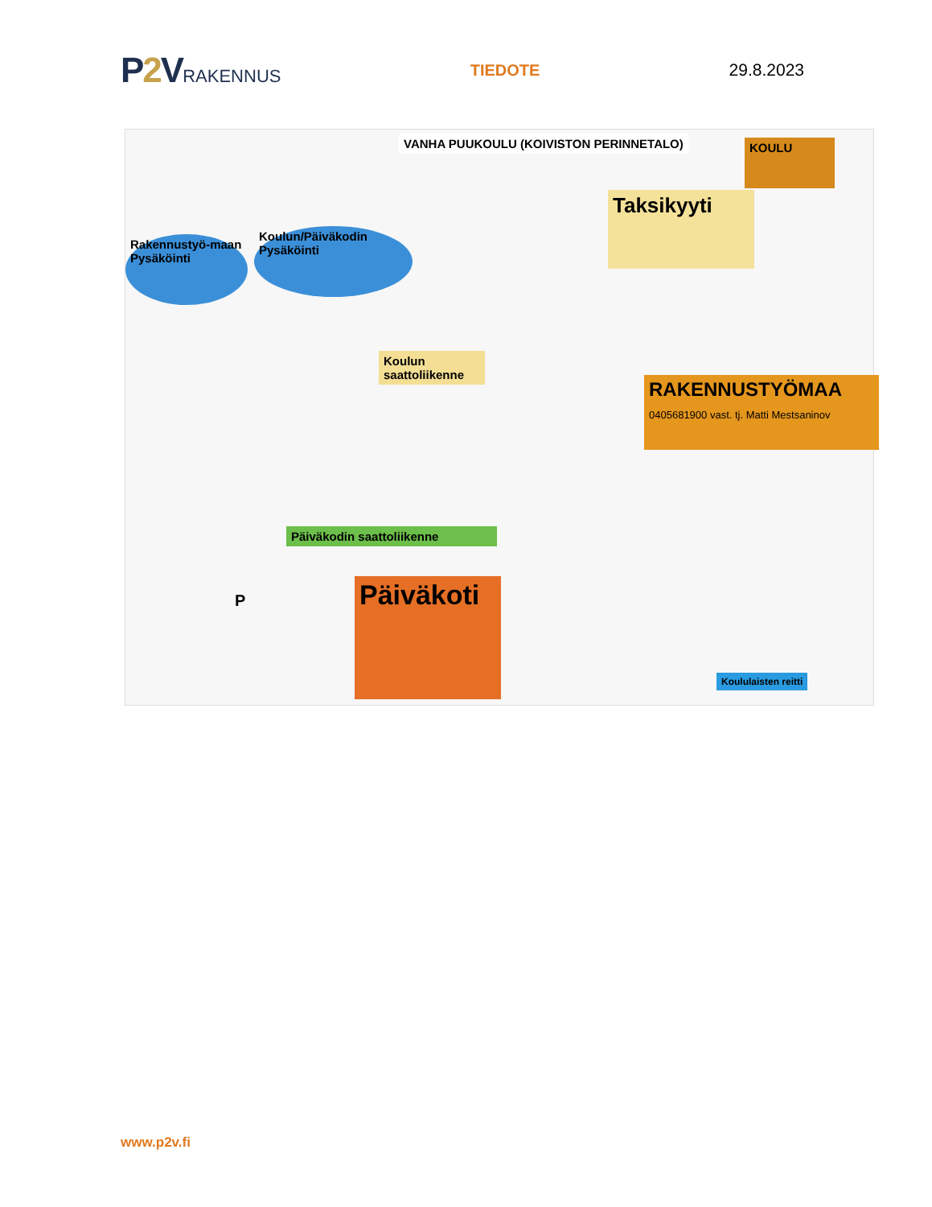P2 VRAKENNUS TIEDOTE 29.8.2023
Rakennustyö-maan Pysäköinti
Koulun/Päiväkodin Pysäköinti
VANHA PUUKOULU (KOIVISTON PERINNETALO)
KOULU
Taksikyyti
Koulun saattoliikenne
RAKENNUSTYÖMAA
0405681900 vast. tj. Matti Mestsaninov
Päiväkodin saattoliikenne
Päiväkoti
Koululaisten reitti
P
www.p2v.fi